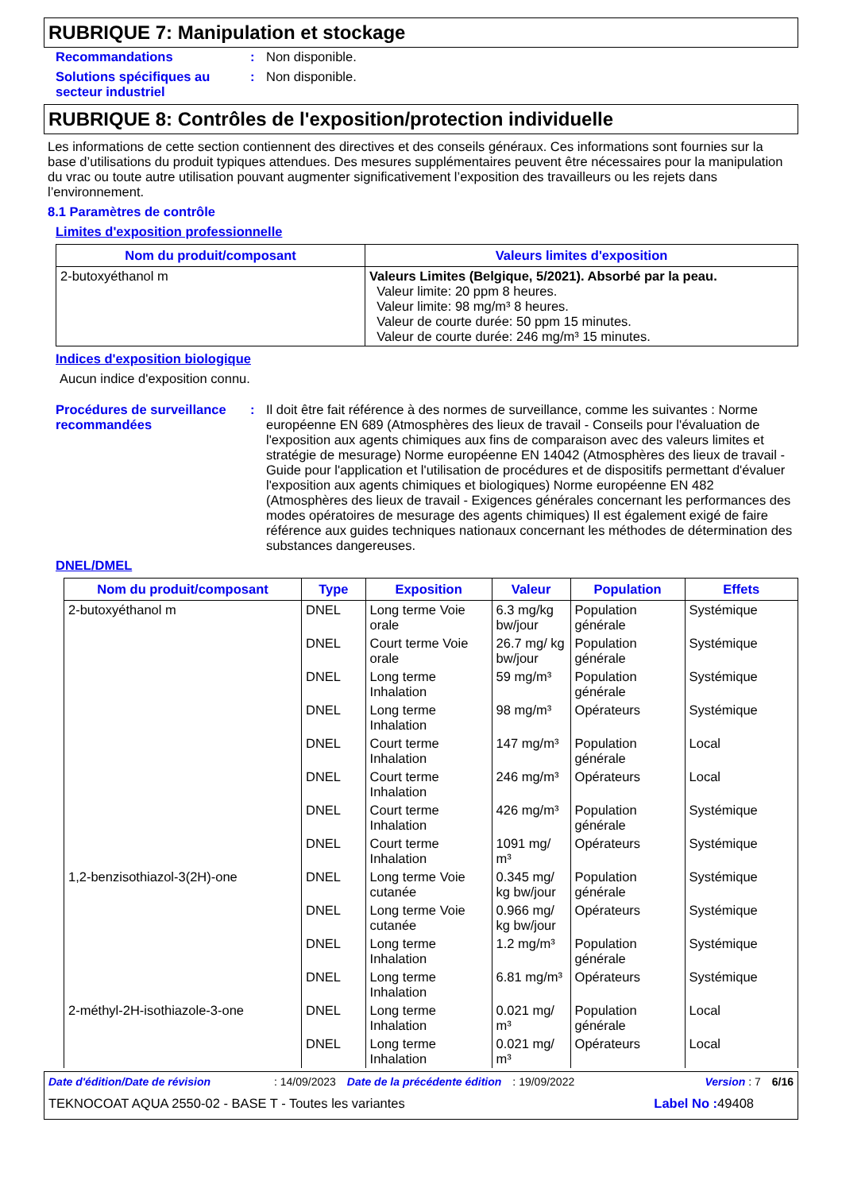RUBRIQUE 7: Manipulation et stockage
Recommandations : Non disponible.
Solutions spécifiques au secteur industriel
: Non disponible.
RUBRIQUE 8: Contrôles de l'exposition/protection individuelle
Les informations de cette section contiennent des directives et des conseils généraux. Ces informations sont fournies sur la base d’utilisations du produit typiques attendues. Des mesures supplémentaires peuvent être nécessaires pour la manipulation du vrac ou toute autre utilisation pouvant augmenter significativement l’exposition des travailleurs ou les rejets dans l’environnement.
8.1 Paramètres de contrôle
Limites d'exposition professionnelle
| Nom du produit/composant | Valeurs limites d'exposition |
| --- | --- |
| 2-butoxyéthanol m | Valeurs Limites (Belgique, 5/2021). Absorbé par la peau. Valeur limite: 20 ppm 8 heures. Valeur limite: 98 mg/m³ 8 heures. Valeur de courte durée: 50 ppm 15 minutes. Valeur de courte durée: 246 mg/m³ 15 minutes. |
Indices d'exposition biologique
Aucun indice d'exposition connu.
Procédures de surveillance recommandées
: Il doit être fait référence à des normes de surveillance, comme les suivantes : Norme européenne EN 689 (Atmosphères des lieux de travail - Conseils pour l'évaluation de l'exposition aux agents chimiques aux fins de comparaison avec des valeurs limites et stratégie de mesurage) Norme européenne EN 14042 (Atmosphères des lieux de travail - Guide pour l'application et l'utilisation de procédures et de dispositifs permettant d'évaluer l'exposition aux agents chimiques et biologiques) Norme européenne EN 482 (Atmosphères des lieux de travail - Exigences générales concernant les performances des modes opératoires de mesurage des agents chimiques) Il est également exigé de faire référence aux guides techniques nationaux concernant les méthodes de détermination des substances dangereuses.
DNEL/DMEL
| Nom du produit/composant | Type | Exposition | Valeur | Population | Effets |
| --- | --- | --- | --- | --- | --- |
| 2-butoxyéthanol m | DNEL | Long terme Voie orale | 6.3 mg/kg bw/jour | Population générale | Systémique |
| | DNEL | Court terme Voie orale | 26.7 mg/ kg bw/jour | Population générale | Systémique |
| | DNEL | Long terme Inhalation | 59 mg/m³ | Population générale | Systémique |
| | DNEL | Long terme Inhalation | 98 mg/m³ | Opérateurs | Systémique |
| | DNEL | Court terme Inhalation | 147 mg/m³ | Population générale | Local |
| | DNEL | Court terme Inhalation | 246 mg/m³ | Opérateurs | Local |
| | DNEL | Court terme Inhalation | 426 mg/m³ | Population générale | Systémique |
| | DNEL | Court terme Inhalation | 1091 mg/ m³ | Opérateurs | Systémique |
| 1,2-benzisothiazol-3(2H)-one | DNEL | Long terme Voie cutanée | 0.345 mg/ kg bw/jour | Population générale | Systémique |
| | DNEL | Long terme Voie cutanée | 0.966 mg/ kg bw/jour | Opérateurs | Systémique |
| | DNEL | Long terme Inhalation | 1.2 mg/m³ | Population générale | Systémique |
| | DNEL | Long terme Inhalation | 6.81 mg/m³ | Opérateurs | Systémique |
| 2-méthyl-2H-isothiazole-3-one | DNEL | Long terme Inhalation | 0.021 mg/ m³ | Population générale | Local |
| | DNEL | Long terme Inhalation | 0.021 mg/ m³ | Opérateurs | Local |
Date d'édition/Date de révision: 14/09/2023 Date de la précédente édition: 19/09/2022 Version : 7 6/16
TEKNOCOAT AQUA 2550-02 - BASE T - Toutes les variantes Label No : 49408